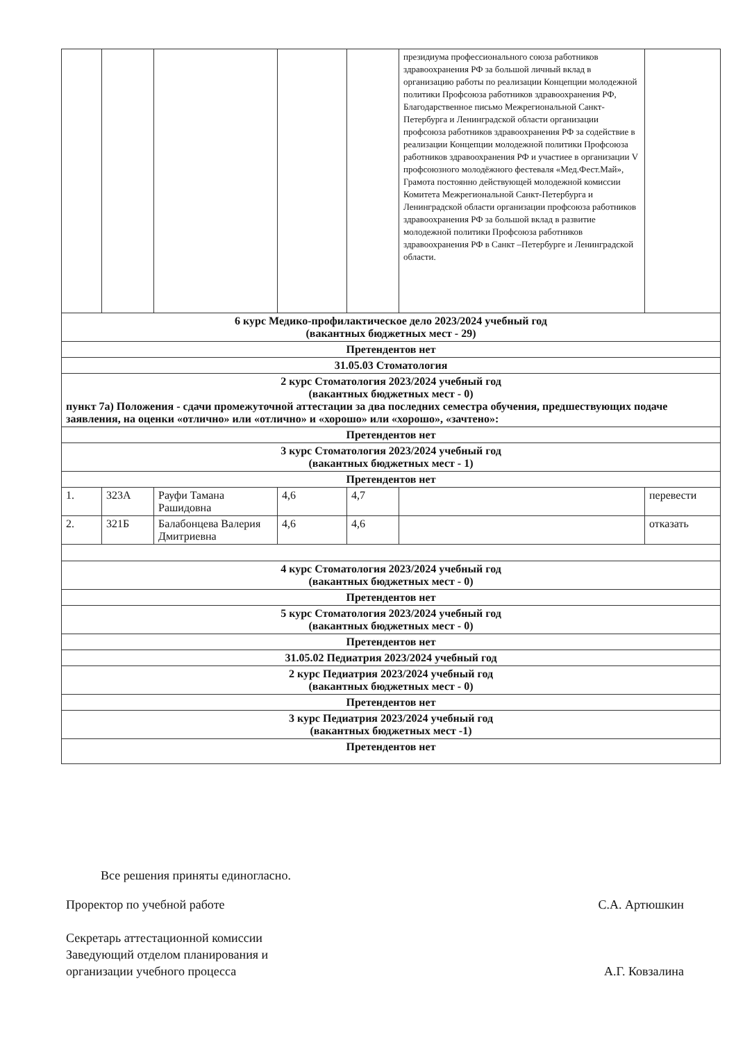| | | | | | президиума профессионального союза работников здравоохранения РФ за большой личный вклад в организацию работы по реализации Концепции молодежной политики Профсоюза работников здравоохранения РФ, Благодарственное письмо Межрегиональной Санкт-Петербурга и Ленинградской области организации профсоюза работников здравоохранения РФ за содействие в реализации Концепции молодежной политики Профсоюза работников здравоохранения РФ и участиее в организации V профсоюзного молодёжного фестеваля «Мед.Фест.Май», Грамота постоянно действующей молодежной комиссии Комитета Межрегиональной Санкт-Петербурга и Ленинградской области организации профсоюза работников здравоохранения РФ за большой вклад в развитие молодежной политики Профсоюза работников здравоохранения РФ в Санкт –Петербурге и Ленинградской области. | |
| 6 курс Медико-профилактическое дело 2023/2024 учебный год (вакантных бюджетных мест - 29) | | | | | | |
| Претендентов нет | | | | | | |
| 31.05.03 Стоматология | | | | | | |
| 2 курс Стоматология 2023/2024 учебный год (вакантных бюджетных мест - 0) пункт 7а) Положения - сдачи промежуточной аттестации за два последних семестра обучения, предшествующих подаче заявления, на оценки «отлично» или «отлично» и «хорошо» или «хорошо», «зачтено»: | | | | | | |
| Претендентов нет | | | | | | |
| 3 курс Стоматология 2023/2024 учебный год (вакантных бюджетных мест - 1) | | | | | | |
| Претендентов нет | | | | | | |
| 1. | 323А | Рауфи Тамана Рашидовна | 4,6 | 4,7 | | перевести |
| 2. | 321Б | Балабонцева Валерия Дмитриевна | 4,6 | 4,6 | | отказать |
| 4 курс Стоматология 2023/2024 учебный год (вакантных бюджетных мест - 0) | | | | | | |
| Претендентов нет | | | | | | |
| 5 курс Стоматология 2023/2024 учебный год (вакантных бюджетных мест - 0) | | | | | | |
| Претендентов нет | | | | | | |
| 31.05.02 Педиатрия 2023/2024 учебный год | | | | | | |
| 2 курс Педиатрия 2023/2024 учебный год (вакантных бюджетных мест - 0) | | | | | | |
| Претендентов нет | | | | | | |
| 3 курс Педиатрия 2023/2024 учебный год (вакантных бюджетных мест -1) | | | | | | |
| Претендентов нет | | | | | | |
Все решения приняты единогласно.
Проректор по учебной работе С.А. Артюшкин
Секретарь аттестационной комиссии
Заведующий отделом планирования и
организации учебного процесса А.Г. Ковзалина